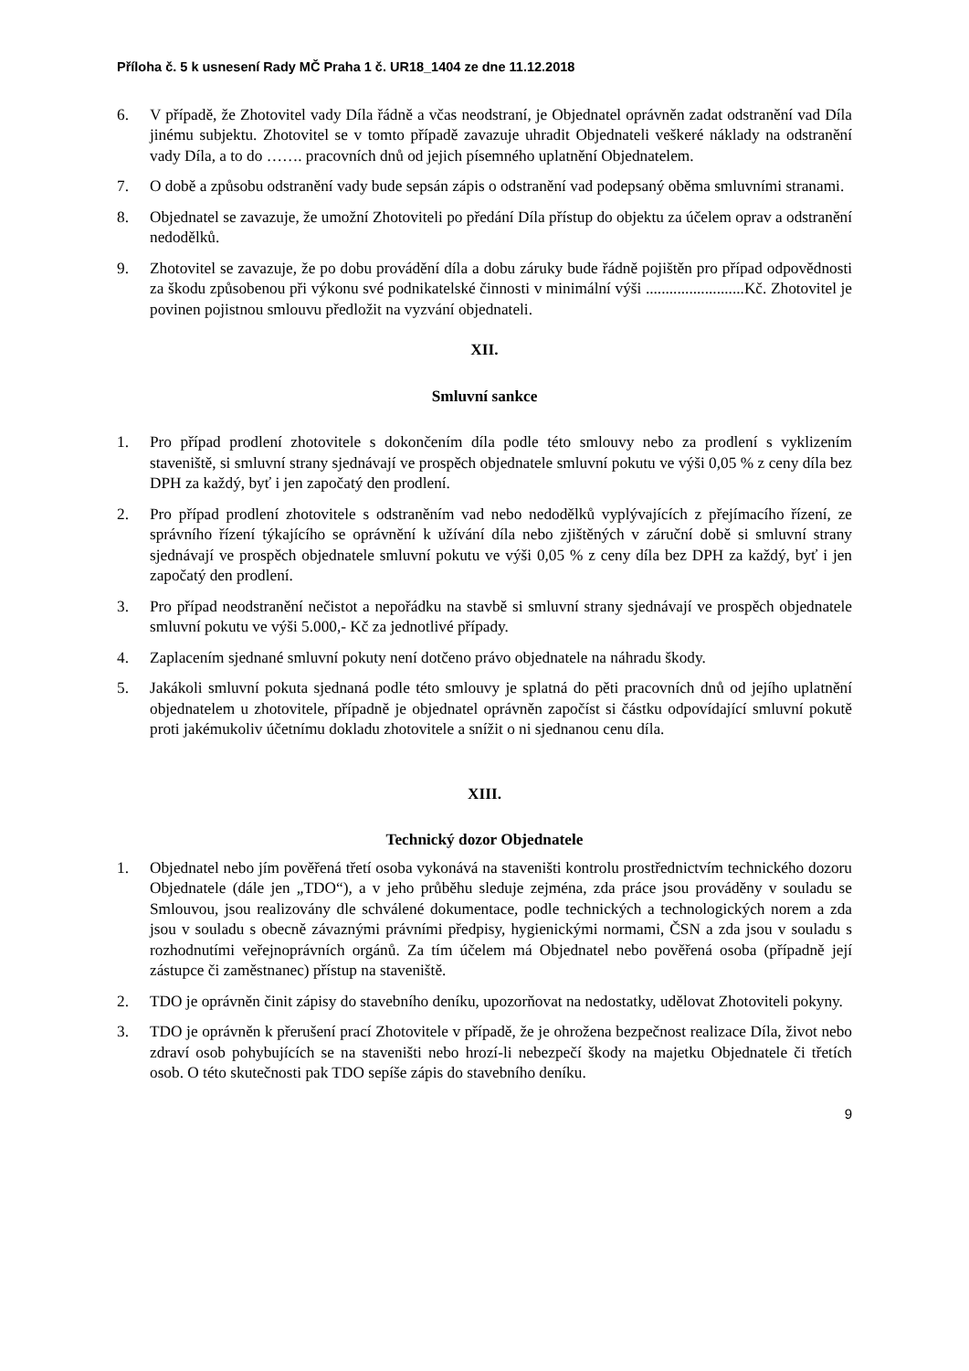Příloha č. 5 k usnesení Rady MČ Praha 1 č. UR18_1404 ze dne 11.12.2018
6. V případě, že Zhotovitel vady Díla řádně a včas neodstraní, je Objednatel oprávněn zadat odstranění vad Díla jinému subjektu. Zhotovitel se v tomto případě zavazuje uhradit Objednateli veškeré náklady na odstranění vady Díla, a to do ……. pracovních dnů od jejich písemného uplatnění Objednatelem.
7. O době a způsobu odstranění vady bude sepsán zápis o odstranění vad podepsaný oběma smluvními stranami.
8. Objednatel se zavazuje, že umožní Zhotoviteli po předání Díla přístup do objektu za účelem oprav a odstranění nedodělků.
9. Zhotovitel se zavazuje, že po dobu provádění díla a dobu záruky bude řádně pojištěn pro případ odpovědnosti za škodu způsobenou při výkonu své podnikatelské činnosti v minimální výši .........................Kč. Zhotovitel je povinen pojistnou smlouvu předložit na vyzvání objednateli.
XII.
Smluvní sankce
1. Pro případ prodlení zhotovitele s dokončením díla podle této smlouvy nebo za prodlení s vyklizením staveniště, si smluvní strany sjednávají ve prospěch objednatele smluvní pokutu ve výši 0,05 % z ceny díla bez DPH za každý, byť i jen započatý den prodlení.
2. Pro případ prodlení zhotovitele s odstraněním vad nebo nedodělků vyplývajících z přejímacího řízení, ze správního řízení týkajícího se oprávnění k užívání díla nebo zjištěných v záruční době si smluvní strany sjednávají ve prospěch objednatele smluvní pokutu ve výši 0,05 % z ceny díla bez DPH za každý, byť i jen započatý den prodlení.
3. Pro případ neodstranění nečistot a nepořádku na stavbě si smluvní strany sjednávají ve prospěch objednatele smluvní pokutu ve výši 5.000,- Kč za jednotlivé případy.
4. Zaplacením sjednané smluvní pokuty není dotčeno právo objednatele na náhradu škody.
5. Jakákoli smluvní pokuta sjednaná podle této smlouvy je splatná do pěti pracovních dnů od jejího uplatnění objednatelem u zhotovitele, případně je objednatel oprávněn započíst si částku odpovídající smluvní pokutě proti jakémukoliv účetnímu dokladu zhotovitele a snížit o ni sjednanou cenu díla.
XIII.
Technický dozor Objednatele
1. Objednatel nebo jím pověřená třetí osoba vykonává na staveništi kontrolu prostřednictvím technického dozoru Objednatele (dále jen „TDO“), a v jeho průběhu sleduje zejména, zda práce jsou prováděny v souladu se Smlouvou, jsou realizovány dle schválené dokumentace, podle technických a technologických norem a zda jsou v souladu s obecně závaznými právními předpisy, hygienickými normami, ČSN a zda jsou v souladu s rozhodnutími veřejnoprávních orgánů. Za tím účelem má Objednatel nebo pověřená osoba (případně její zástupce či zaměstnanec) přístup na staveniště.
2. TDO je oprávněn činit zápisy do stavebního deníku, upozorňovat na nedostatky, udělovat Zhotoviteli pokyny.
3. TDO je oprávněn k přerušení prací Zhotovitele v případě, že je ohrožena bezpečnost realizace Díla, život nebo zdraví osob pohybujících se na staveništi nebo hrozí-li nebezpečí škody na majetku Objednatele či třetích osob. O této skutečnosti pak TDO sepíše zápis do stavebního deníku.
9